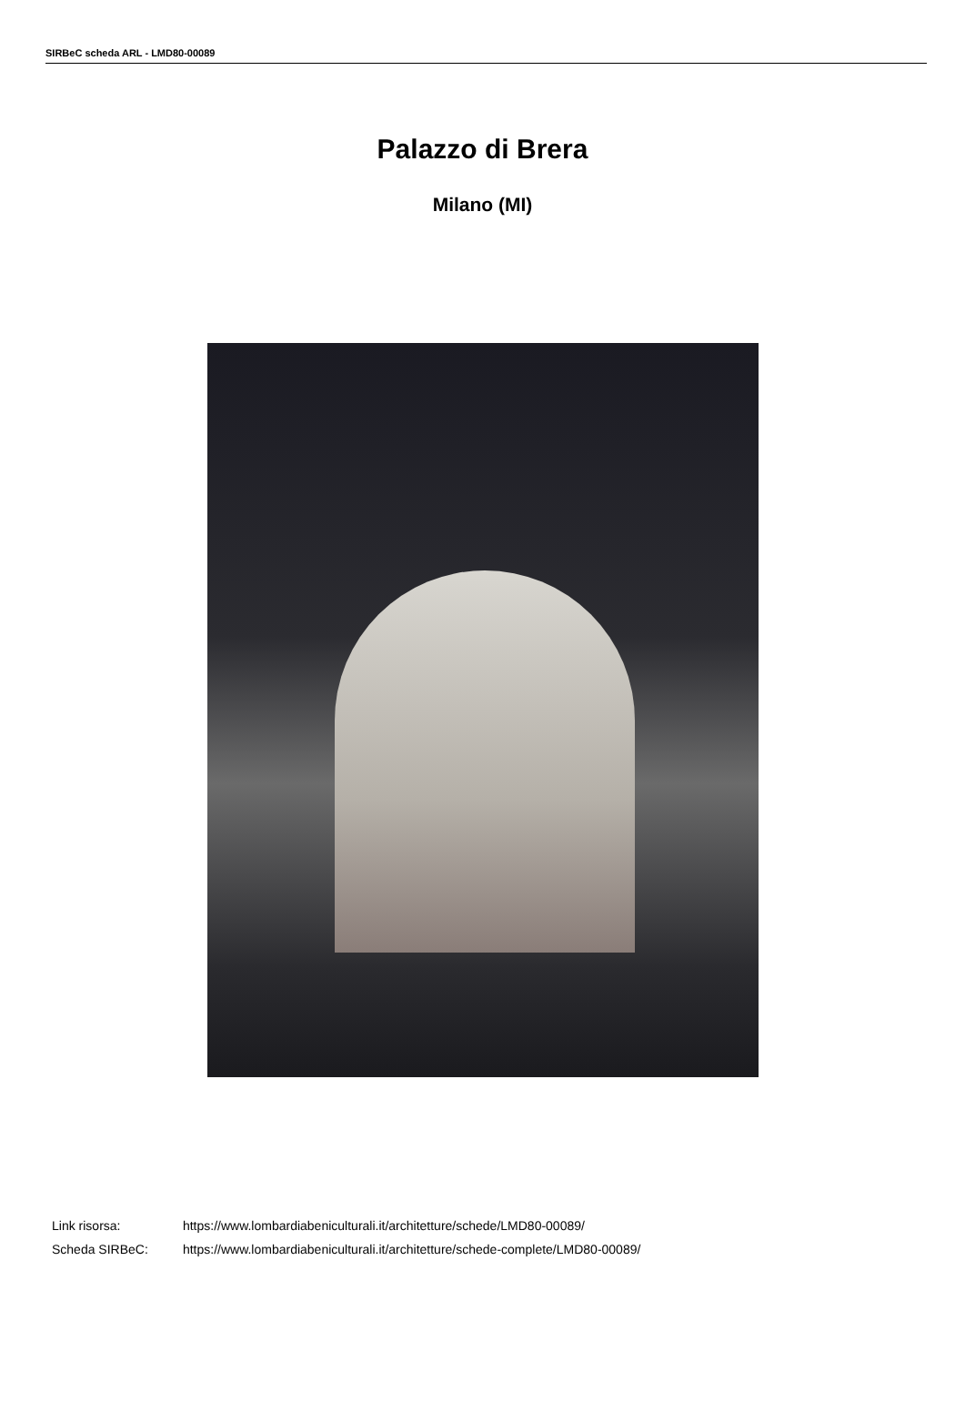SIRBeC scheda ARL - LMD80-00089
Palazzo di Brera
Milano (MI)
Link risorsa: https://www.lombardiabeniculturali.it/architetture/schede/LMD80-00089/
Scheda SIRBeC: https://www.lombardiabeniculturali.it/architetture/schede-complete/LMD80-00089/